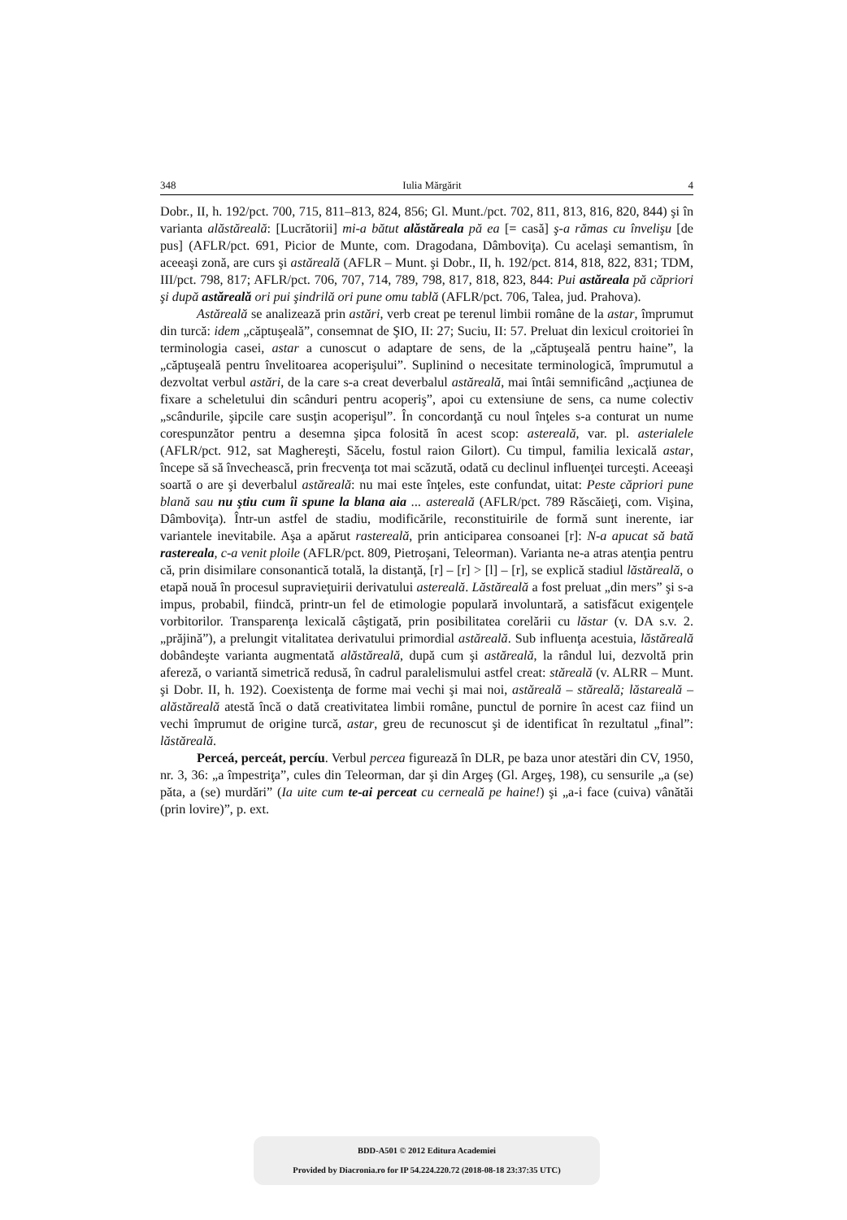348 Iulia Mărgărit 4
Dobr., II, h. 192/pct. 700, 715, 811–813, 824, 856; Gl. Munt./pct. 702, 811, 813, 816, 820, 844) şi în varianta alăstăreală: [Lucrătorii] mi-a bătut alăstăreala pă ea [= casă] ş-a rămas cu învelişu [de pus] (AFLR/pct. 691, Picior de Munte, com. Dragodana, Dâmboviţa). Cu acelaşi semantism, în aceeaşi zonă, are curs şi astăreală (AFLR – Munt. şi Dobr., II, h. 192/pct. 814, 818, 822, 831; TDM, III/pct. 798, 817; AFLR/pct. 706, 707, 714, 789, 798, 817, 818, 823, 844: Pui astăreala pă căpriori şi după astăreală ori pui şindrilă ori pune omu tablă (AFLR/pct. 706, Talea, jud. Prahova).
Astăreală se analizează prin astări, verb creat pe terenul limbii române de la astar, împrumut din turcă: idem „căptuşeală”, consemnat de ŞIO, II: 27; Suciu, II: 57. Preluat din lexicul croitoriei în terminologia casei, astar a cunoscut o adaptare de sens, de la „căptuşeală pentru haine”, la „căptuşeală pentru învelitoarea acoperişului”. Suplinind o necesitate terminologică, împrumutul a dezvoltat verbul astări, de la care s-a creat deverbalul astăreală, mai întâi semnificând „acţiunea de fixare a scheletului din scânduri pentru acoperiş”, apoi cu extensiune de sens, ca nume colectiv „scândurile, şipcile care susţin acoperişul”. În concordanţă cu noul înţeles s-a conturat un nume corespunzător pentru a desemna şipca folosită în acest scop: astereală, var. pl. asterialele (AFLR/pct. 912, sat Maghereşti, Săcelu, fostul raion Gilort). Cu timpul, familia lexicală astar, începe să să învechească, prin frecvenţa tot mai scăzută, odată cu declinul influenţei turceşti. Aceeaşi soartă o are şi deverbalul astăreală: nu mai este înţeles, este confundat, uitat: Peste căpriori pune blană sau nu ştiu cum îi spune la blana aia ... astereală (AFLR/pct. 789 Răscăieţi, com. Vişina, Dâmboviţa). Într-un astfel de stadiu, modificările, reconstituirile de formă sunt inerente, iar variantele inevitabile. Aşa a apărut rastereală, prin anticiparea consoanei [r]: N-a apucat să bată rastereala, c-a venit ploile (AFLR/pct. 809, Pietroşani, Teleorman). Varianta ne-a atras atenţia pentru că, prin disimilare consonantică totală, la distanţă, [r] – [r] > [l] – [r], se explică stadiul lăstăreală, o etapă nouă în procesul supravieţuirii derivatului astereală. Lăstăreală a fost preluat „din mers” şi s-a impus, probabil, fiindcă, printr-un fel de etimologie populară involuntară, a satisfăcut exigenţele vorbitorilor. Transparenţa lexicală câştigată, prin posibilitatea corelării cu lăstar (v. DA s.v. 2. „prăjină”), a prelungit vitalitatea derivatului primordial astăreală. Sub influenţa acestuia, lăstăreală dobândeşte varianta augmentată alăstăreală, după cum şi astăreală, la rândul lui, dezvoltă prin afereză, o variantă simetrică redusă, în cadrul paralelismului astfel creat: stăreală (v. ALRR – Munt. şi Dobr. II, h. 192). Coexistenţa de forme mai vechi şi mai noi, astăreală – stăreală; lăstareală – alăstăreală atestă încă o dată creativitatea limbii române, punctul de pornire în acest caz fiind un vechi împrumut de origine turcă, astar, greu de recunoscut şi de identificat în rezultatul „final”: lăstăreală.
Perceá, perceát, percíu. Verbul percea figurează în DLR, pe baza unor atestări din CV, 1950, nr. 3, 36: „a împestriţa”, cules din Teleorman, dar şi din Argeş (Gl. Argeş, 198), cu sensurile „a (se) păta, a (se) murdări” (Ia uite cum te-ai perceat cu cerneală pe haine!) şi „a-i face (cuiva) vânătăi (prin lovire)”, p. ext.
BDD-A501 © 2012 Editura Academiei
Provided by Diacronia.ro for IP 54.224.220.72 (2018-08-18 23:37:35 UTC)